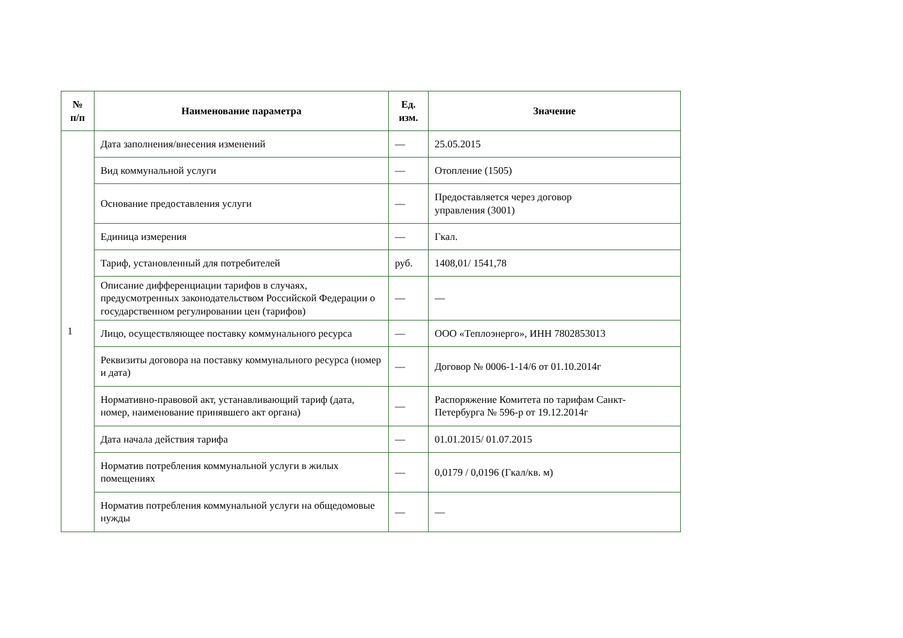| № п/п | Наименование параметра | Ед. изм. | Значение |
| --- | --- | --- | --- |
| 1 | Дата заполнения/внесения изменений | — | 25.05.2015 |
| | Вид коммунальной услуги | — | Отопление (1505) |
| | Основание предоставления услуги | — | Предоставляется через договор управления (3001) |
| | Единица измерения | — | Гкал. |
| | Тариф, установленный для потребителей | руб. | 1408,01/ 1541,78 |
| | Описание дифференциации тарифов в случаях, предусмотренных законодательством Российской Федерации о государственном регулировании цен (тарифов) | — | — |
| | Лицо, осуществляющее поставку коммунального ресурса | — | ООО «Теплоэнерго», ИНН 7802853013 |
| | Реквизиты договора на поставку коммунального ресурса (номер и дата) | — | Договор № 0006-1-14/6 от 01.10.2014г |
| | Нормативно-правовой акт, устанавливающий тариф (дата, номер, наименование принявшего акт органа) | — | Распоряжение Комитета по тарифам Санкт-Петербурга № 596-р от 19.12.2014г |
| | Дата начала действия тарифа | — | 01.01.2015/ 01.07.2015 |
| | Норматив потребления коммунальной услуги в жилых помещениях | — | 0,0179 / 0,0196 (Гкал/кв. м) |
| | Норматив потребления коммунальной услуги на общедомовые нужды | — | — |